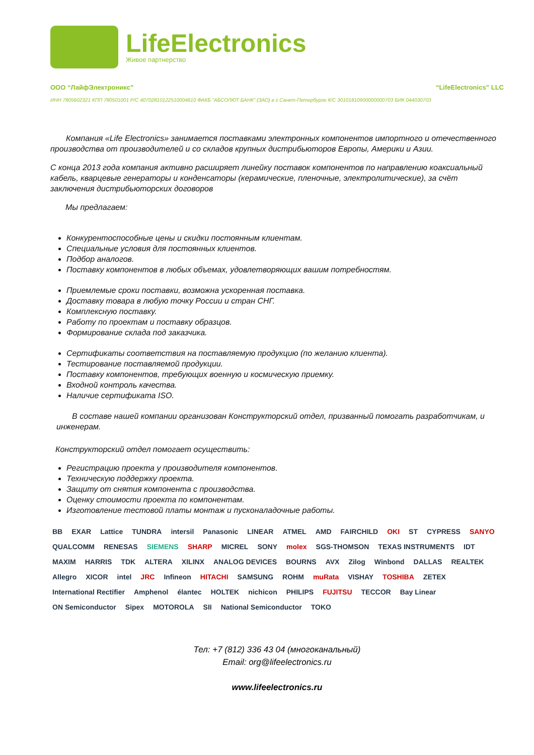LifeElectronics
Живое партнерство
ООО “ЛайфЭлектроникс” “LifeElectronics” LLC
ИНН 7805602321 КПП 780501001 Р/С 40702810122510004610 ФАКБ "АБСОЛЮТ БАНК" (ЗАО) в г.Санкт-Петербурге К/С 30101810900000000703 БИК 044030703
Компания «Life Electronics» занимается поставками электронных компонентов импортного и отечественного производства от производителей и со складов крупных дистрибьюторов Европы, Америки и Азии.
С конца 2013 года компания активно расширяет линейку поставок компонентов по направлению коаксиальный кабель, кварцевые генераторы и конденсаторы (керамические, пленочные, электролитические), за счёт заключения дистрибьюторских договоров
Мы предлагаем:
Конкурентоспособные цены и скидки постоянным клиентам.
Специальные условия для постоянных клиентов.
Подбор аналогов.
Поставку компонентов в любых объемах, удовлетворяющих вашим потребностям.
Приемлемые сроки поставки, возможна ускоренная поставка.
Доставку товара в любую точку России и стран СНГ.
Комплексную поставку.
Работу по проектам и поставку образцов.
Формирование склада под заказчика.
Сертификаты соответствия на поставляемую продукцию (по желанию клиента).
Тестирование поставляемой продукции.
Поставку компонентов, требующих военную и космическую приемку.
Входной контроль качества.
Наличие сертификата ISO.
В составе нашей компании организован Конструкторский отдел, призванный помогать разработчикам, и инженерам.
Конструкторский отдел помогает осуществить:
Регистрацию проекта у производителя компонентов.
Техническую поддержку проекта.
Защиту от снятия компонента с производства.
Оценку стоимости проекта по компонентам.
Изготовление тестовой платы монтаж и пусконаладочные работы.
BB EXAR Lattice TUNDRA intersil Panasonic LINEAR ATMEL AMD FAIRCHILD OKI ST CYPRESS SANYO QUALCOMM RENESAS SIEMENS SHARP MICREL SONY molex SGS-THOMSON TEXAS INSTRUMENTS IDT MAXIM HARRIS TDK ALTERA XILINX ANALOG DEVICES BOURNS AVX Zilog Winbond DALLAS REALTEK Allegro XICOR intel JRC Infineon HITACHI SAMSUNG ROHM muRata VISHAY TOSHIBA ZETEX International Rectifier Amphenol élantec HOLTEK nichicon PHILIPS FUJITSU TECCOR Bay Linear ON Semiconductor Sipex MOTOROLA SII National Semiconductor TOKO
Тел: +7 (812) 336 43 04 (многоканальный)
Email: org@lifeelectronics.ru
www.lifeelectronics.ru